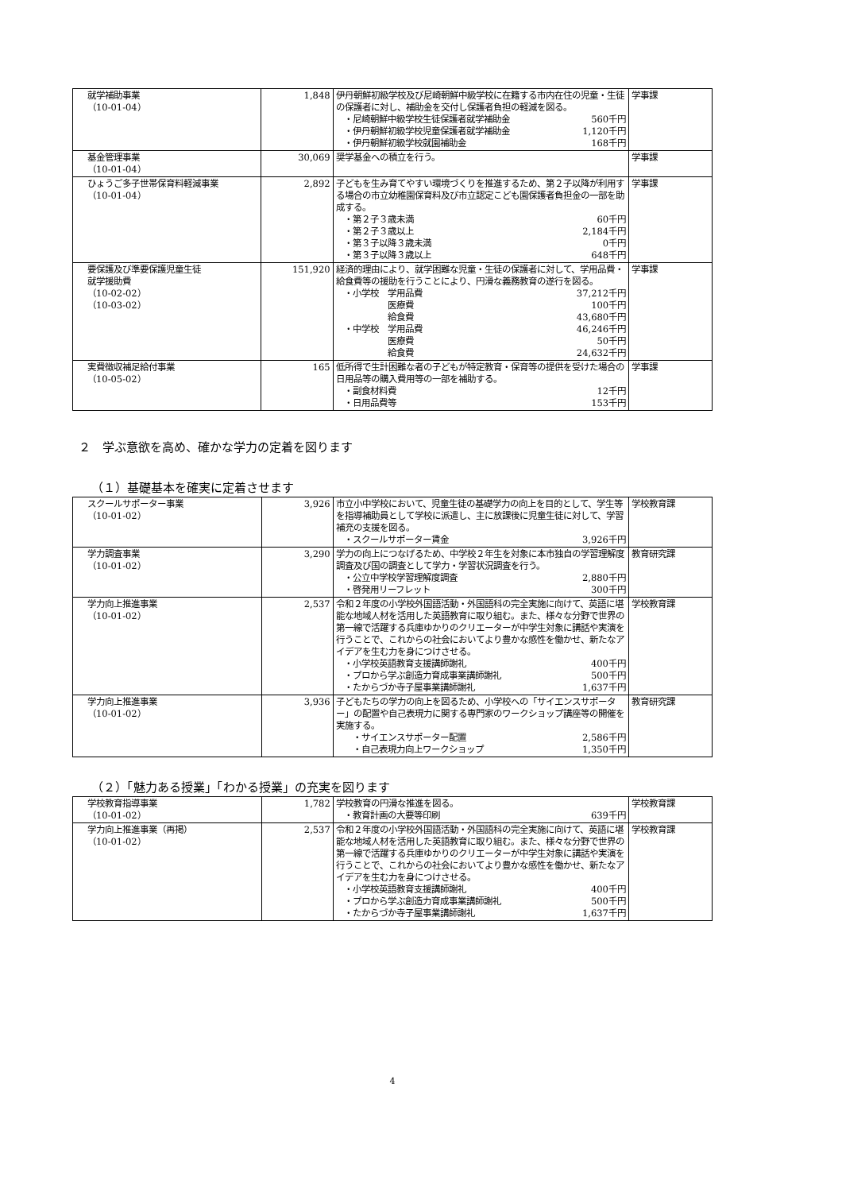| 就学補助事業 （10-01-04） | 1,848 | 伊丹朝鮮初級学校及び尼崎朝鮮中級学校に在籍する市内在住の児童・生徒の保護者に対し、補助金を交付し保護者負担の軽減を図る。 ・尼崎朝鮮中級学校生徒保護者就学補助金 560千円 ・伊丹朝鮮初級学校児童保護者就学補助金 1,120千円 ・伊丹朝鮮初級学校就園補助金 168千円 | 学事課 |
| 基金管理事業 （10-01-04） | 30,069 | 奨学基金への積立を行う。 | 学事課 |
| ひょうご多子世帯保育料軽減事業 （10-01-04） | 2,892 | 子どもを生み育てやすい環境づくりを推進するため、第２子以降が利用する場合の市立幼稚園保育料及び市立認定こども園保護者負担金の一部を助成する。 ・第２子３歳未満 60千円 ・第２子３歳以上 2,184千円 ・第３子以降３歳未満 0千円 ・第３子以降３歳以上 648千円 | 学事課 |
| 要保護及び準要保護児童生徒 就学援助費 （10-02-02） （10-03-02） | 151,920 | 経済的理由により、就学困難な児童・生徒の保護者に対して、学用品費・給食費等の援助を行うことにより、円滑な義務教育の遂行を図る。 ・小学校 学用品費 37,212千円 医療費 100千円 給食費 43,680千円 ・中学校 学用品費 46,246千円 医療費 50千円 給食費 24,632千円 | 学事課 |
| 実費徴収補足給付事業 （10-05-02） | 165 | 低所得で生計困難な者の子どもが特定教育・保育等の提供を受けた場合の日用品等の購入費用等の一部を補助する。 ・副食材料費 12千円 ・日用品費等 153千円 | 学事課 |
２　学ぶ意欲を高め、確かな学力の定着を図ります
（１）基礎基本を確実に定着させます
| スクールサポーター事業 （10-01-02） | 3,926 | 市立小中学校において、児童生徒の基礎学力の向上を目的として、学生等を指導補助員として学校に派遣し、主に放課後に児童生徒に対して、学習補充の支援を図る。 ・スクールサポーター賃金 3,926千円 | 学校教育課 |
| 学力調査事業 （10-01-02） | 3,290 | 学力の向上につなげるため、中学校２年生を対象に本市独自の学習理解度調査及び国の調査として学力・学習状況調査を行う。 ・公立中学校学習理解度調査 2,880千円 ・啓発用リーフレット 300千円 | 教育研究課 |
| 学力向上推進事業 （10-01-02） | 2,537 | 令和２年度の小学校外国語活動・外国語科の完全実施に向けて、英語に堪能な地域人材を活用した英語教育に取り組む。また、様々な分野で世界の第一線で活躍する兵庫ゆかりのクリエーターが中学生対象に講話や実演を行うことで、これからの社会においてより豊かな感性を働かせ、新たなアイデアを生む力を身につけさせる。 ・小学校英語教育支援講師謝礼 400千円 ・プロから学ぶ創造力育成事業講師謝礼 500千円 ・たからづか寺子屋事業講師謝礼 1,637千円 | 学校教育課 |
| 学力向上推進事業 （10-01-02） | 3,936 | 子どもたちの学力の向上を図るため、小学校への「サイエンスサポーター」の配置や自己表現力に関する専門家のワークショップ講座等の開催を実施する。 ・サイエンスサポーター配置 2,586千円 ・自己表現力向上ワークショップ 1,350千円 | 教育研究課 |
（２）「魅力ある授業」「わかる授業」の充実を図ります
| 学校教育指導事業 （10-01-02） | 1,782 | 学校教育の円滑な推進を図る。 ・教育計画の大要等印刷 639千円 | 学校教育課 |
| 学力向上推進事業（再掲） （10-01-02） | 2,537 | 令和２年度の小学校外国語活動・外国語科の完全実施に向けて、英語に堪能な地域人材を活用した英語教育に取り組む。また、様々な分野で世界の第一線で活躍する兵庫ゆかりのクリエーターが中学生対象に講話や実演を行うことで、これからの社会においてより豊かな感性を働かせ、新たなアイデアを生む力を身につけさせる。 ・小学校英語教育支援講師謝礼 400千円 ・プロから学ぶ創造力育成事業講師謝礼 500千円 ・たからづか寺子屋事業講師謝礼 1,637千円 | 学校教育課 |
4